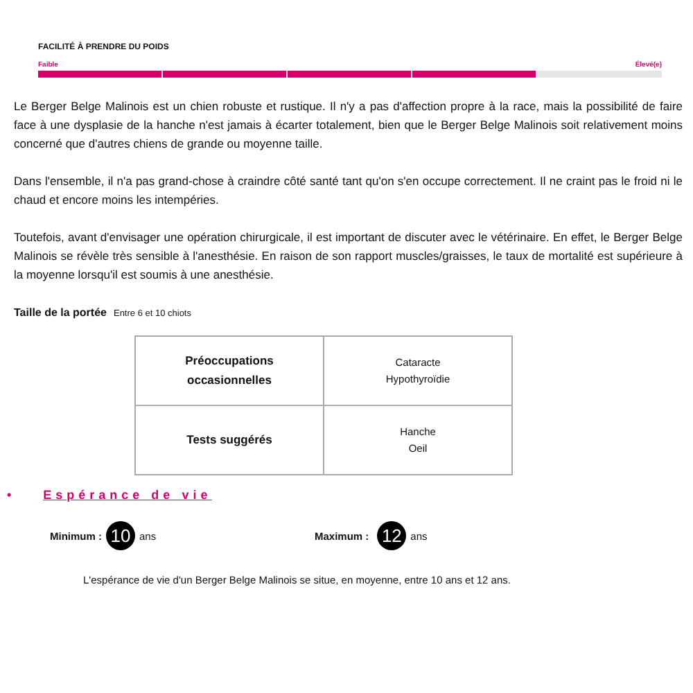FACILITÉ À PRENDRE DU POIDS
Faible Élevé(e)
Le Berger Belge Malinois est un chien robuste et rustique. Il n'y a pas d'affection propre à la race, mais la possibilité de faire face à une dysplasie de la hanche n'est jamais à écarter totalement, bien que le Berger Belge Malinois soit relativement moins concerné que d'autres chiens de grande ou moyenne taille.
Dans l'ensemble, il n'a pas grand-chose à craindre côté santé tant qu'on s'en occupe correctement. Il ne craint pas le froid ni le chaud et encore moins les intempéries.
Toutefois, avant d'envisager une opération chirurgicale, il est important de discuter avec le vétérinaire. En effet, le Berger Belge Malinois se révèle très sensible à l'anesthésie. En raison de son rapport muscles/graisses, le taux de mortalité est supérieure à la moyenne lorsqu'il est soumis à une anesthésie.
Taille de la portée Entre 6 et 10 chiots
| Préoccupations occasionnelles | Cataracte Hypothyroïdie |
| Tests suggérés | Hanche Oeil |
• Espérance de vie
Minimum : 10 ans Maximum : 12 ans
L'espérance de vie d'un Berger Belge Malinois se situe, en moyenne, entre 10 ans et 12 ans.